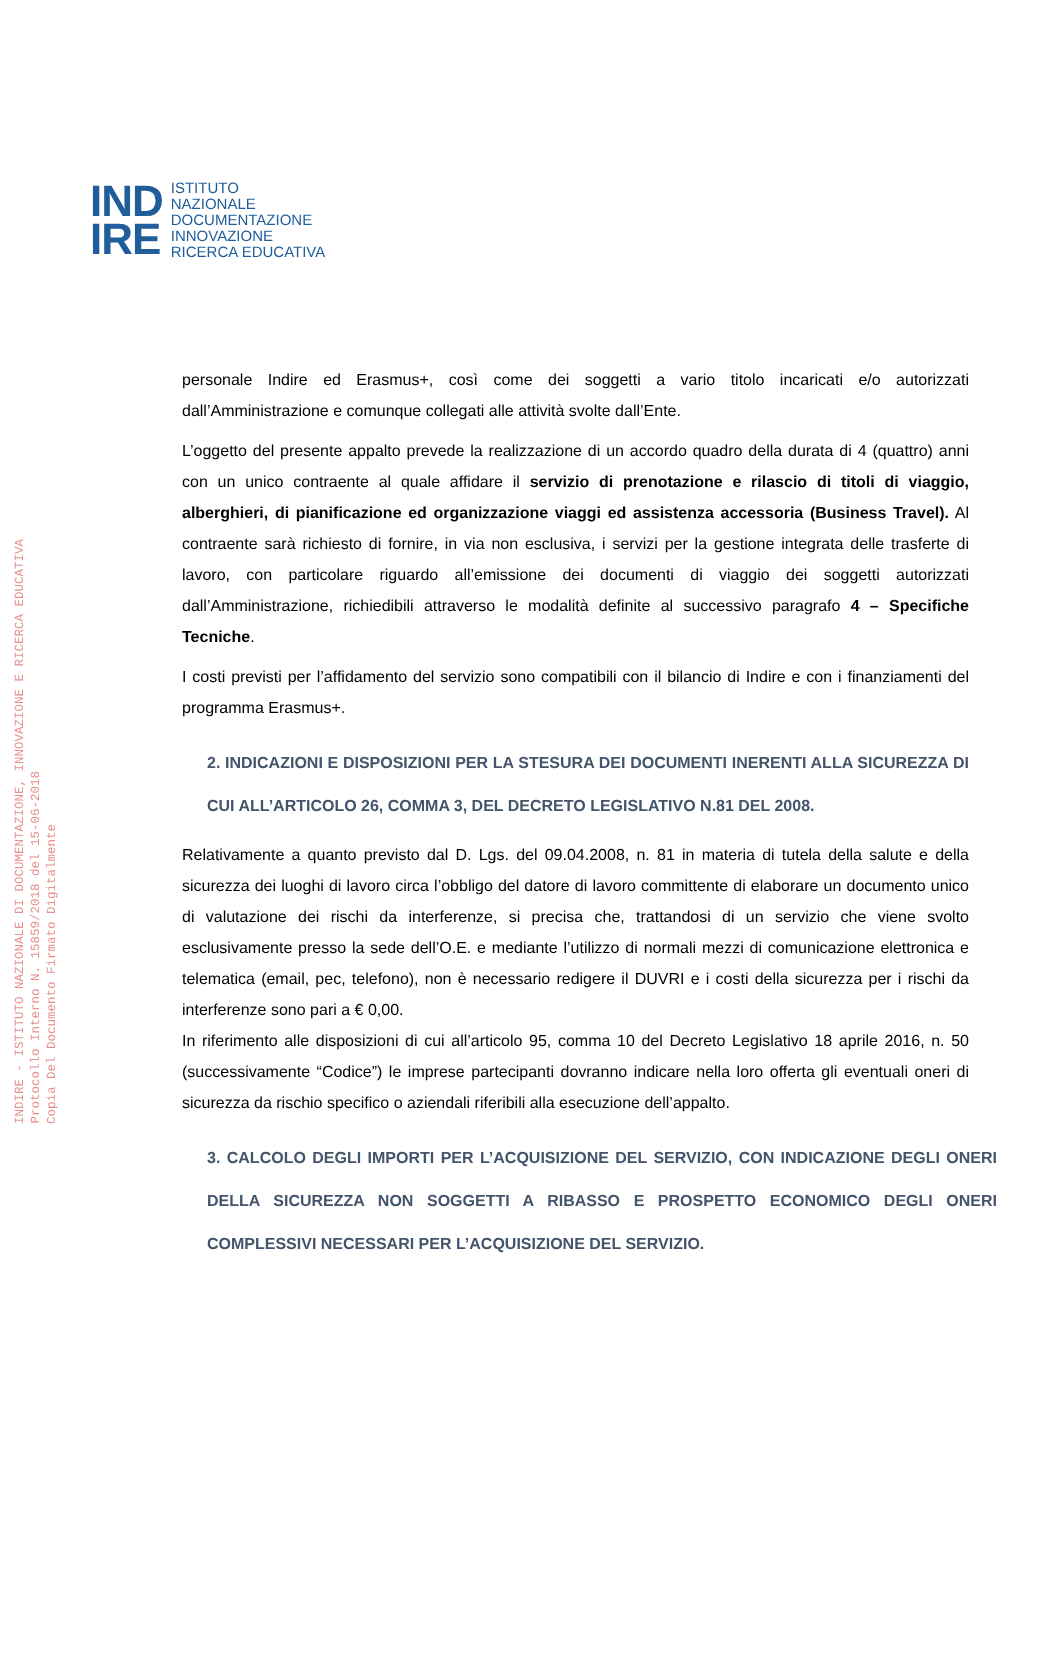IND
IRE
ISTITUTO
NAZIONALE
DOCUMENTAZIONE
INNOVAZIONE
RICERCA EDUCATIVA
INDIRE - ISTITUTO NAZIONALE DI DOCUMENTAZIONE, INNOVAZIONE E RICERCA EDUCATIVA
Protocollo Interno N. 15859/2018 del 15-06-2018
Copia Del Documento Firmato Digitalmente
personale Indire ed Erasmus+, così come dei soggetti a vario titolo incaricati e/o autorizzati dall’Amministrazione e comunque collegati alle attività svolte dall’Ente.
L’oggetto del presente appalto prevede la realizzazione di un accordo quadro della durata di 4 (quattro) anni con un unico contraente al quale affidare il servizio di prenotazione e rilascio di titoli di viaggio, alberghieri, di pianificazione ed organizzazione viaggi ed assistenza accessoria (Business Travel). Al contraente sarà richiesto di fornire, in via non esclusiva, i servizi per la gestione integrata delle trasferte di lavoro, con particolare riguardo all’emissione dei documenti di viaggio dei soggetti autorizzati dall’Amministrazione, richiedibili attraverso le modalità definite al successivo paragrafo 4 – Specifiche Tecniche.
I costi previsti per l’affidamento del servizio sono compatibili con il bilancio di Indire e con i finanziamenti del programma Erasmus+.
2. INDICAZIONI E DISPOSIZIONI PER LA STESURA DEI DOCUMENTI INERENTI ALLA SICUREZZA DI CUI ALL’ARTICOLO 26, COMMA 3, DEL DECRETO LEGISLATIVO N.81 DEL 2008.
Relativamente a quanto previsto dal D. Lgs. del 09.04.2008, n. 81 in materia di tutela della salute e della sicurezza dei luoghi di lavoro circa l’obbligo del datore di lavoro committente di elaborare un documento unico di valutazione dei rischi da interferenze, si precisa che, trattandosi di un servizio che viene svolto esclusivamente presso la sede dell’O.E. e mediante l’utilizzo di normali mezzi di comunicazione elettronica e telematica (email, pec, telefono), non è necessario redigere il DUVRI e i costi della sicurezza per i rischi da interferenze sono pari a € 0,00.
In riferimento alle disposizioni di cui all’articolo 95, comma 10 del Decreto Legislativo 18 aprile 2016, n. 50 (successivamente “Codice”) le imprese partecipanti dovranno indicare nella loro offerta gli eventuali oneri di sicurezza da rischio specifico o aziendali riferibili alla esecuzione dell’appalto.
3. CALCOLO DEGLI IMPORTI PER L’ACQUISIZIONE DEL SERVIZIO, CON INDICAZIONE DEGLI ONERI DELLA SICUREZZA NON SOGGETTI A RIBASSO E PROSPETTO ECONOMICO DEGLI ONERI COMPLESSIVI NECESSARI PER L’ACQUISIZIONE DEL SERVIZIO.